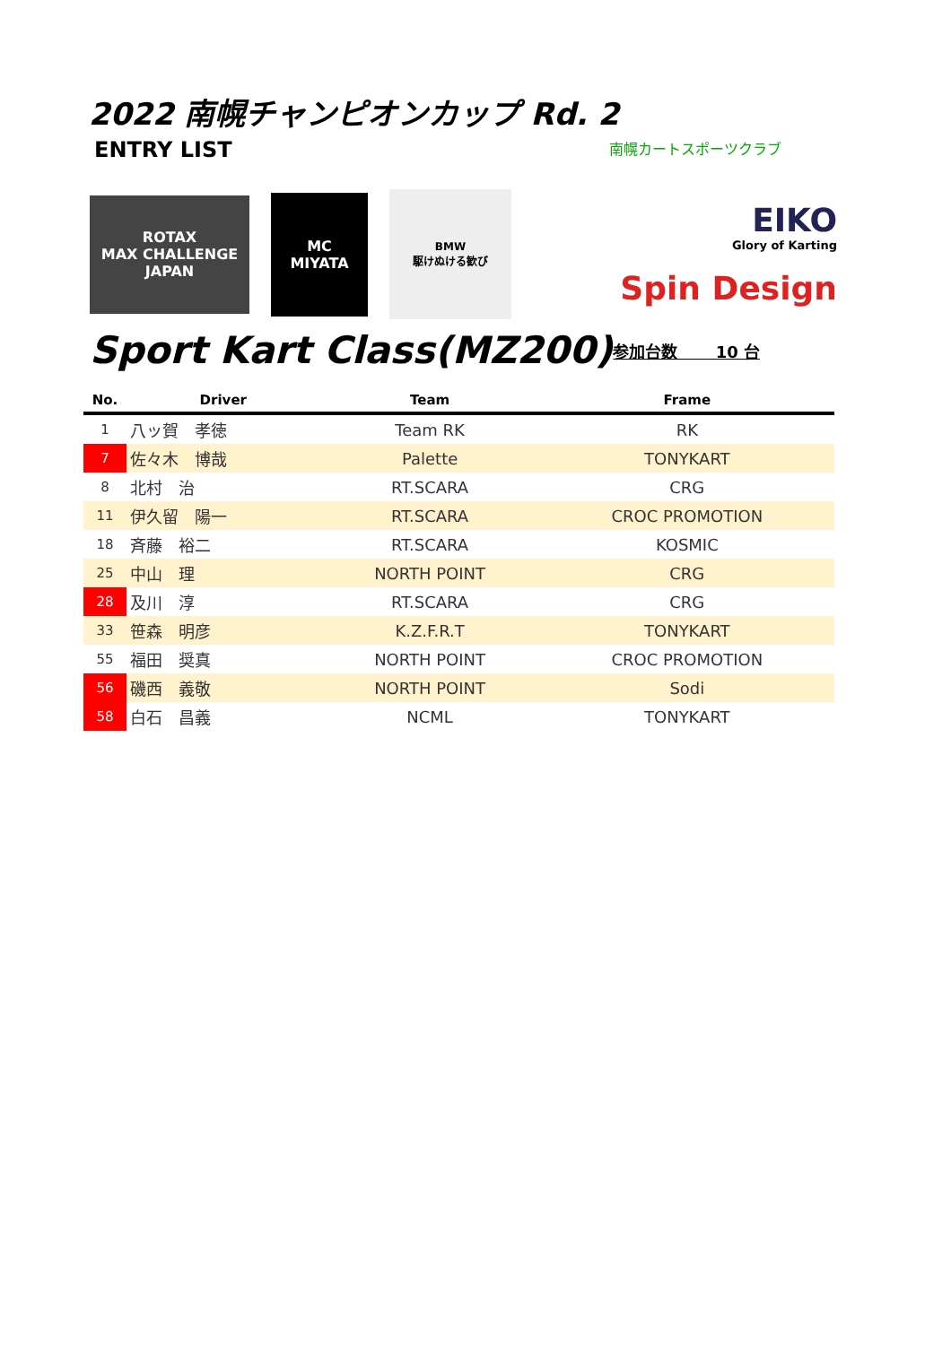2022 南幌チャンピオンカップ Rd. 2
ENTRY LIST
南幌カートスポーツクラブ
ROTAX
MAX CHALLENGE
JAPAN
MC
MIYATA
BMW
駆けぬける歓び
EIKO
Glory of Karting
Spin Design
Sport Kart Class(MZ200)
参加台数　　 10 台
| No. | Driver | Team | Frame |
| --- | --- | --- | --- |
| 1 | 八ッ賀 孝徳 | Team RK | RK |
| 7 | 佐々木 博哉 | Palette | TONYKART |
| 8 | 北村 治 | RT.SCARA | CRG |
| 11 | 伊久留 陽一 | RT.SCARA | CROC PROMOTION |
| 18 | 斉藤 裕二 | RT.SCARA | KOSMIC |
| 25 | 中山 理 | NORTH POINT | CRG |
| 28 | 及川 淳 | RT.SCARA | CRG |
| 33 | 笹森 明彦 | K.Z.F.R.T | TONYKART |
| 55 | 福田 奨真 | NORTH POINT | CROC PROMOTION |
| 56 | 磯西 義敬 | NORTH POINT | Sodi |
| 58 | 白石 昌義 | NCML | TONYKART |